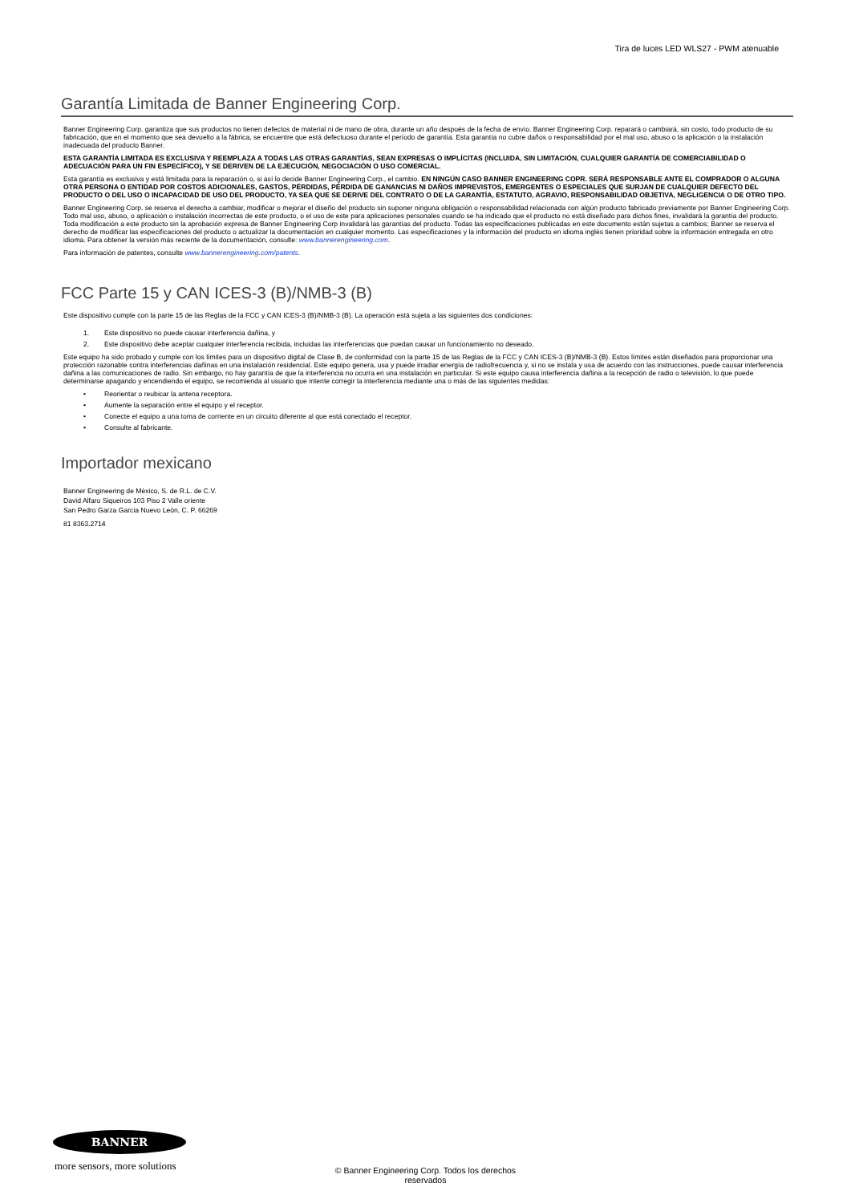Tira de luces LED WLS27 - PWM atenuable
Garantía Limitada de Banner Engineering Corp.
Banner Engineering Corp. garantiza que sus productos no tienen defectos de material ni de mano de obra, durante un año después de la fecha de envío. Banner Engineering Corp. reparará o cambiará, sin costo, todo producto de su fabricación, que en el momento que sea devuelto a la fábrica, se encuentre que está defectuoso durante el período de garantía. Esta garantía no cubre daños o responsabilidad por el mal uso, abuso o la aplicación o la instalación inadecuada del producto Banner.
ESTA GARANTÍA LIMITADA ES EXCLUSIVA Y REEMPLAZA A TODAS LAS OTRAS GARANTÍAS, SEAN EXPRESAS O IMPLÍCITAS (INCLUIDA, SIN LIMITACIÓN, CUALQUIER GARANTÍA DE COMERCIABILIDAD O ADECUACIÓN PARA UN FIN ESPECÍFICO), Y SE DERIVEN DE LA EJECUCIÓN, NEGOCIACIÓN O USO COMERCIAL.
Esta garantía es exclusiva y está limitada para la reparación o, si así lo decide Banner Engineering Corp., el cambio. EN NINGÚN CASO BANNER ENGINEERING COPR. SERÁ RESPONSABLE ANTE EL COMPRADOR O ALGUNA OTRA PERSONA O ENTIDAD POR COSTOS ADICIONALES, GASTOS, PÉRDIDAS, PÉRDIDA DE GANANCIAS NI DAÑOS IMPREVISTOS, EMERGENTES O ESPECIALES QUE SURJAN DE CUALQUIER DEFECTO DEL PRODUCTO O DEL USO O INCAPACIDAD DE USO DEL PRODUCTO, YA SEA QUE SE DERIVE DEL CONTRATO O DE LA GARANTÍA, ESTATUTO, AGRAVIO, RESPONSABILIDAD OBJETIVA, NEGLIGENCIA O DE OTRO TIPO.
Banner Engineering Corp. se reserva el derecho a cambiar, modificar o mejorar el diseño del producto sin suponer ninguna obligación o responsabilidad relacionada con algún producto fabricado previamente por Banner Engineering Corp. Todo mal uso, abuso, o aplicación o instalación incorrectas de este producto, o el uso de este para aplicaciones personales cuando se ha indicado que el producto no está diseñado para dichos fines, invalidará la garantía del producto. Toda modificación a este producto sin la aprobación expresa de Banner Engineering Corp invalidará las garantías del producto. Todas las especificaciones publicadas en este documento están sujetas a cambios; Banner se reserva el derecho de modificar las especificaciones del producto o actualizar la documentación en cualquier momento. Las especificaciones y la información del producto en idioma inglés tienen prioridad sobre la información entregada en otro idioma. Para obtener la versión más reciente de la documentación, consulte: www.bannerengineering.com.
Para información de patentes, consulte www.bannerengineering.com/patents.
FCC Parte 15 y CAN ICES-3 (B)/NMB-3 (B)
Este dispositivo cumple con la parte 15 de las Reglas de la FCC y CAN ICES-3 (B)/NMB-3 (B). La operación está sujeta a las siguientes dos condiciones:
1. Este dispositivo no puede causar interferencia dañina, y
2. Este dispositivo debe aceptar cualquier interferencia recibida, incluidas las interferencias que puedan causar un funcionamiento no deseado.
Este equipo ha sido probado y cumple con los límites para un dispositivo digital de Clase B, de conformidad con la parte 15 de las Reglas de la FCC y CAN ICES-3 (B)/NMB-3 (B). Estos límites están diseñados para proporcionar una protección razonable contra interferencias dañinas en una instalación residencial. Este equipo genera, usa y puede irradiar energía de radiofrecuencia y, si no se instala y usa de acuerdo con las instrucciones, puede causar interferencia dañina a las comunicaciones de radio. Sin embargo, no hay garantía de que la interferencia no ocurra en una instalación en particular. Si este equipo causa interferencia dañina a la recepción de radio o televisión, lo que puede determinarse apagando y encendiendo el equipo, se recomienda al usuario que intente corregir la interferencia mediante una o más de las siguientes medidas:
• Reorientar o reubicar la antena receptora.
• Aumente la separación entre el equipo y el receptor.
• Conecte el equipo a una toma de corriente en un circuito diferente al que está conectado el receptor.
• Consulte al fabricante.
Importador mexicano
Banner Engineering de Mèxico, S. de R.L. de C.V.
David Alfaro Siqueiros 103 Piso 2 Valle oriente
San Pedro Garza Garcia Nuevo Leòn, C. P. 66269
81 8363.2714
BANNER
more sensors, more solutions
© Banner Engineering Corp. Todos los derechos
reservados